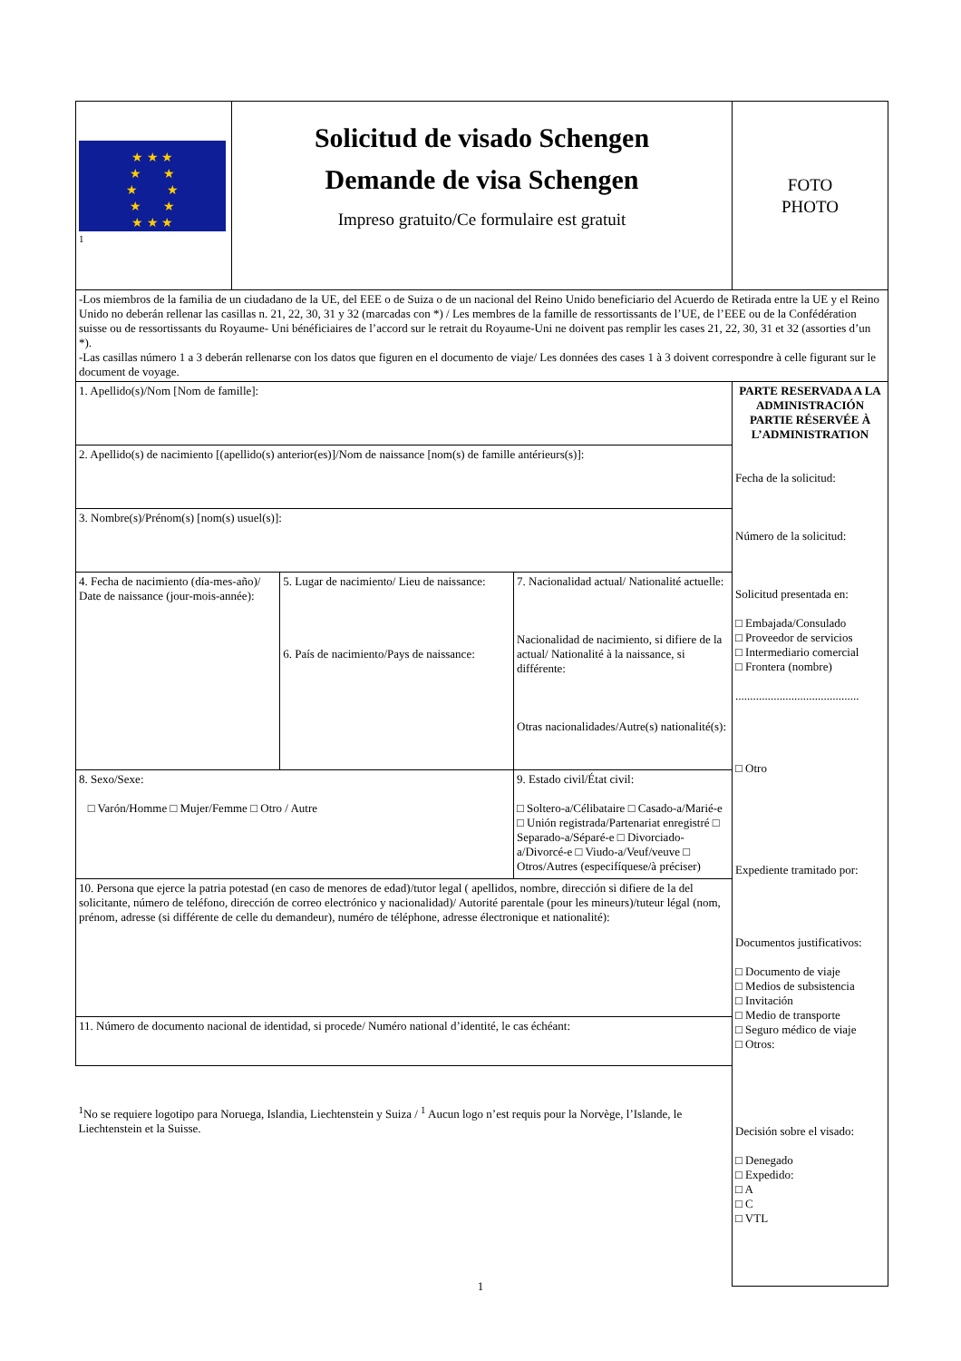| ★ ★ ★ ★ ★ ★ ★ ★ ★ ★ ★ ★<sup>1</sup> | Solicitud de visado Schengen Demande de visa Schengen Impreso gratuito/Ce formulaire est gratuit | | | FOTO PHOTO |
| -Los miembros de la familia de un ciudadano de la UE, del EEE o de Suiza o de un nacional del Reino Unido beneficiario del Acuerdo de Retirada entre la UE y el Reino Unido no deberán rellenar las casillas n. 21, 22, 30, 31 y 32 (marcadas con *) / Les membres de la famille de ressortissants de l’UE, de l’EEE ou de la Confédération suisse ou de ressortissants du Royaume- Uni bénéficiaires de l’accord sur le retrait du Royaume-Uni ne doivent pas remplir les cases 21, 22, 30, 31 et 32 (assorties d’un *). -Las casillas número 1 a 3 deberán rellenarse con los datos que figuren en el documento de viaje/ Les données des cases 1 à 3 doivent correspondre à celle figurant sur le document de voyage. | | | | |
| 1. Apellido(s)/Nom [Nom de famille]: | | | | PARTE RESERVADA A LA ADMINISTRACIÓN PARTIE RÉSERVÉE À L’ADMINISTRATION Fecha de la solicitud: Número de la solicitud: Solicitud presentada en: □ Embajada/Consulado □ Proveedor de servicios □ Intermediario comercial □ Frontera (nombre) .......................................... □ Otro Expediente tramitado por: Documentos justificativos: □ Documento de viaje □ Medios de subsistencia □ Invitación □ Medio de transporte □ Seguro médico de viaje □ Otros: Decisión sobre el visado: □ Denegado □ Expedido: □ A □ C □ VTL |
| 2. Apellido(s) de nacimiento [(apellido(s) anterior(es)]/Nom de naissance [nom(s) de famille antérieurs(s)]: | | | | |
| 3. Nombre(s)/Prénom(s) [nom(s) usuel(s)]: | | | | |
| 4. Fecha de nacimiento (día-mes-año)/ Date de naissance (jour-mois-année): | | 5. Lugar de nacimiento/ Lieu de naissance: 6. País de nacimiento/Pays de naissance: | 7. Nacionalidad actual/ Nationalité actuelle: Nacionalidad de nacimiento, si difiere de la actual/ Nationalité à la naissance, si différente: Otras nacionalidades/Autre(s) nationalité(s): | |
| 8. Sexo/Sexe: □ Varón/Homme □ Mujer/Femme □ Otro / Autre | | | 9. Estado civil/État civil: □ Soltero-a/Célibataire □ Casado-a/Marié-e □ Unión registrada/Partenariat enregistré □ Separado-a/Séparé-e □ Divorciado-a/Divorcé-e □ Viudo-a/Veuf/veuve □ Otros/Autres (especifíquese/à préciser) | |
| 10. Persona que ejerce la patria potestad (en caso de menores de edad)/tutor legal ( apellidos, nombre, dirección si difiere de la del solicitante, número de teléfono, dirección de correo electrónico y nacionalidad)/ Autorité parentale (pour les mineurs)/tuteur légal (nom, prénom, adresse (si différente de celle du demandeur), numéro de téléphone, adresse électronique et nationalité): | | | | |
| 11. Número de documento nacional de identidad, si procede/ Numéro national d’identité, le cas échéant: | | | | |
| <sup>1</sup> No se requiere logotipo para Noruega, Islandia, Liechtenstein y Suiza / <sup>1</sup> Aucun logo n’est requis pour la Norvège, l’Islande, le Liechtenstein et la Suisse. | | | | |
1